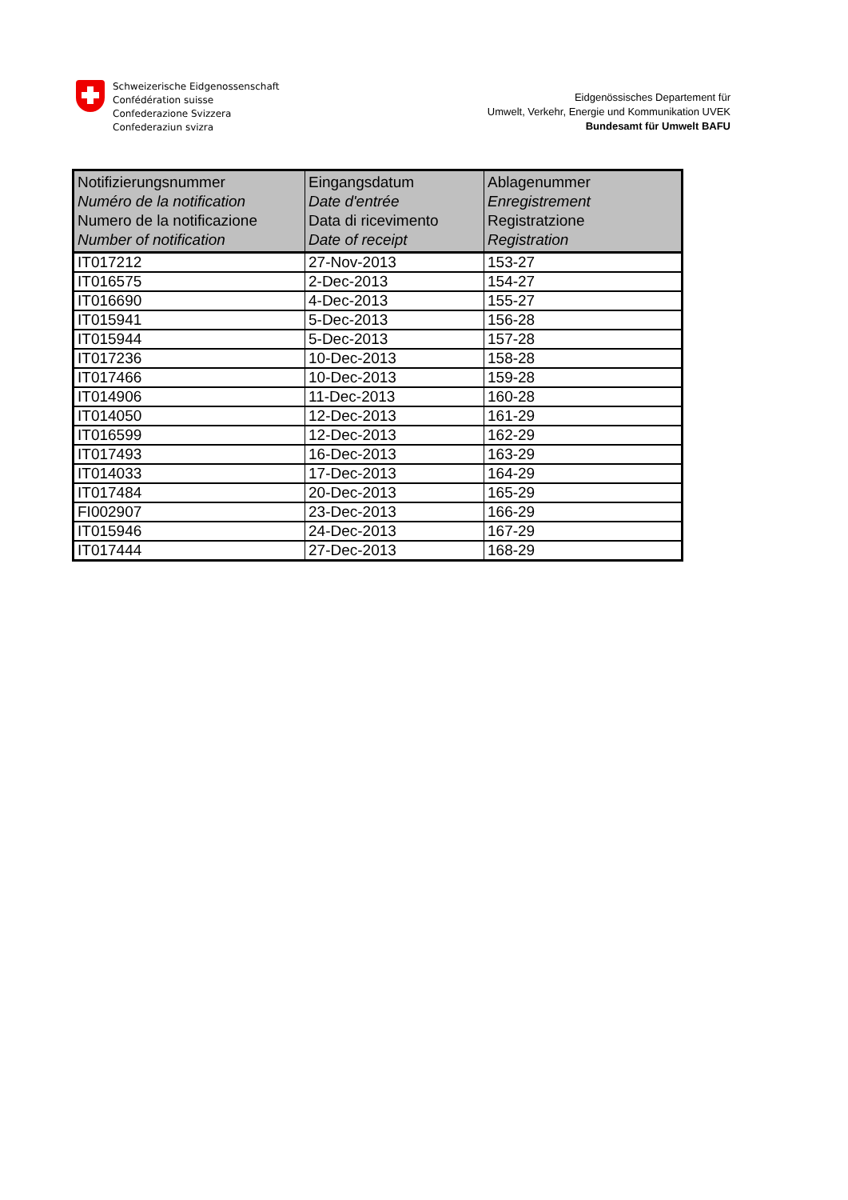Schweizerische Eidgenossenschaft
Confédération suisse
Confederazione Svizzera
Confederaziun svizra
Eidgenössisches Departement für
Umwelt, Verkehr, Energie und Kommunikation UVEK
Bundesamt für Umwelt BAFU
| Notifizierungsnummer Numéro de la notification Numero de la notificazione Number of notification | Eingangsdatum Date d'entrée Data di ricevimento Date of receipt | Ablagenummer Enregistrement Registratzione Registration |
| --- | --- | --- |
| IT017212 | 27-Nov-2013 | 153-27 |
| IT016575 | 2-Dec-2013 | 154-27 |
| IT016690 | 4-Dec-2013 | 155-27 |
| IT015941 | 5-Dec-2013 | 156-28 |
| IT015944 | 5-Dec-2013 | 157-28 |
| IT017236 | 10-Dec-2013 | 158-28 |
| IT017466 | 10-Dec-2013 | 159-28 |
| IT014906 | 11-Dec-2013 | 160-28 |
| IT014050 | 12-Dec-2013 | 161-29 |
| IT016599 | 12-Dec-2013 | 162-29 |
| IT017493 | 16-Dec-2013 | 163-29 |
| IT014033 | 17-Dec-2013 | 164-29 |
| IT017484 | 20-Dec-2013 | 165-29 |
| FI002907 | 23-Dec-2013 | 166-29 |
| IT015946 | 24-Dec-2013 | 167-29 |
| IT017444 | 27-Dec-2013 | 168-29 |